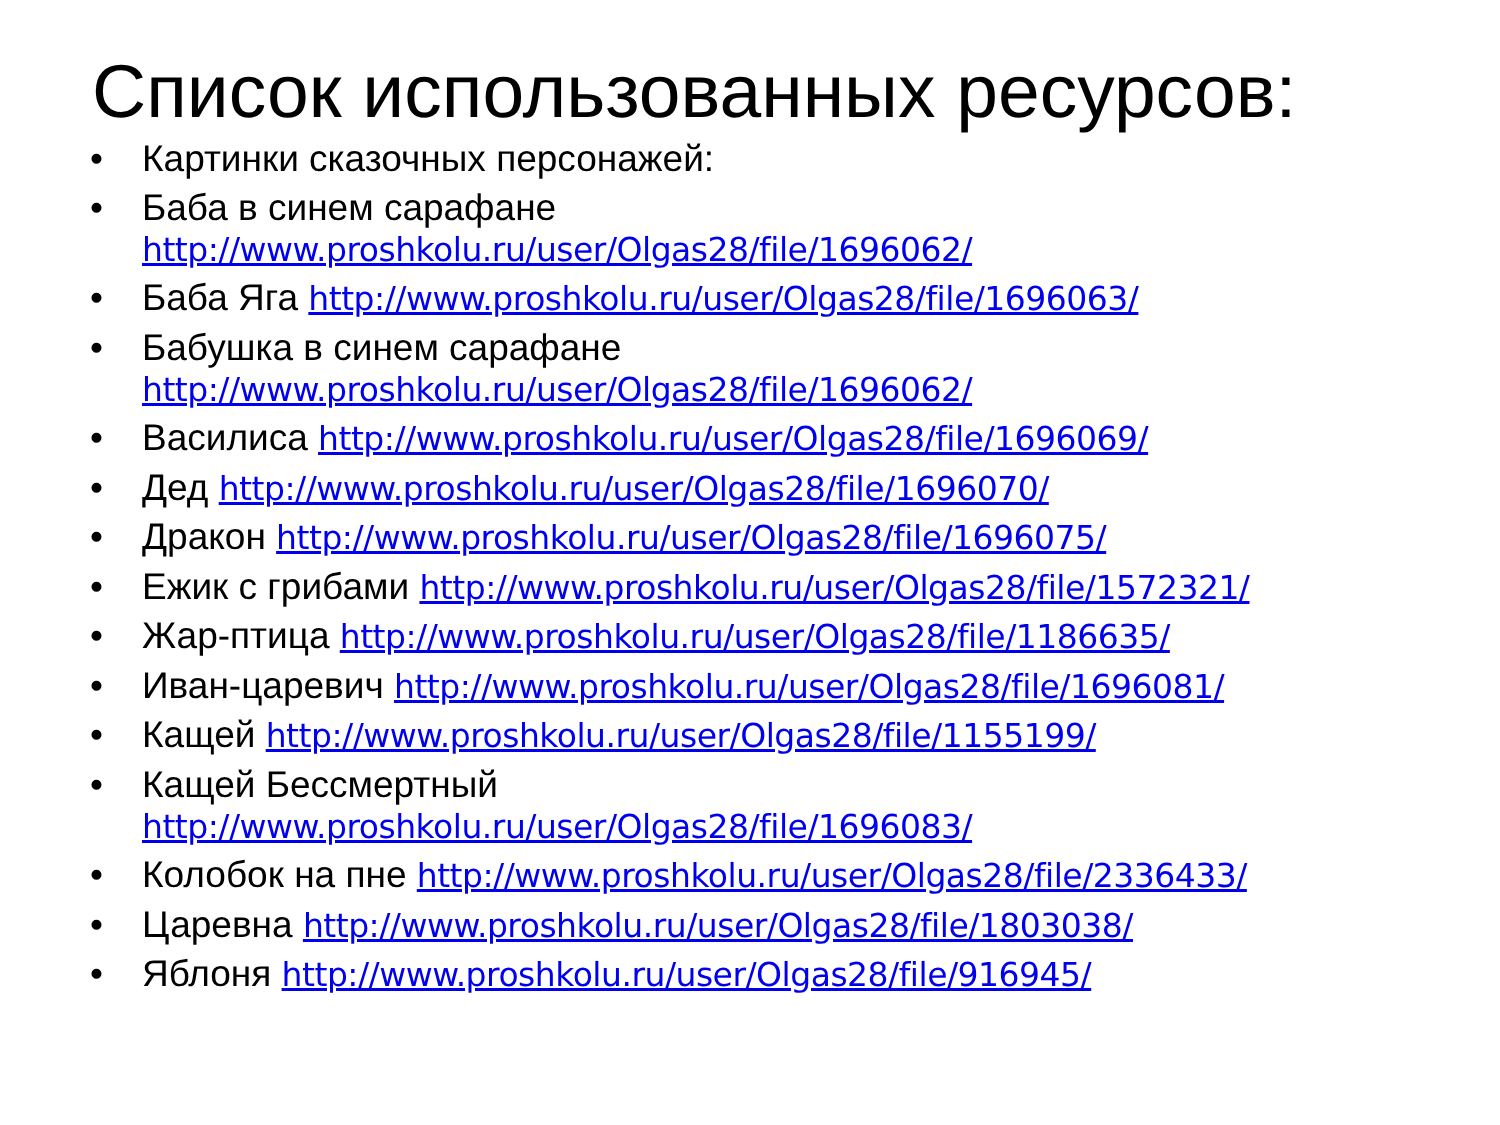Список использованных ресурсов:
• Картинки сказочных персонажей:
• Баба в синем сарафане
http://www.proshkolu.ru/user/Olgas28/file/1696062/
• Баба Яга http://www.proshkolu.ru/user/Olgas28/file/1696063/
• Бабушка в синем сарафане
http://www.proshkolu.ru/user/Olgas28/file/1696062/
• Василиса http://www.proshkolu.ru/user/Olgas28/file/1696069/
• Дед http://www.proshkolu.ru/user/Olgas28/file/1696070/
• Дракон http://www.proshkolu.ru/user/Olgas28/file/1696075/
• Ежик с грибами http://www.proshkolu.ru/user/Olgas28/file/1572321/
• Жар-птица http://www.proshkolu.ru/user/Olgas28/file/1186635/
• Иван-царевич http://www.proshkolu.ru/user/Olgas28/file/1696081/
• Кащей http://www.proshkolu.ru/user/Olgas28/file/1155199/
• Кащей Бессмертный
http://www.proshkolu.ru/user/Olgas28/file/1696083/
• Колобок на пне http://www.proshkolu.ru/user/Olgas28/file/2336433/
• Царевна http://www.proshkolu.ru/user/Olgas28/file/1803038/
• Яблоня http://www.proshkolu.ru/user/Olgas28/file/916945/